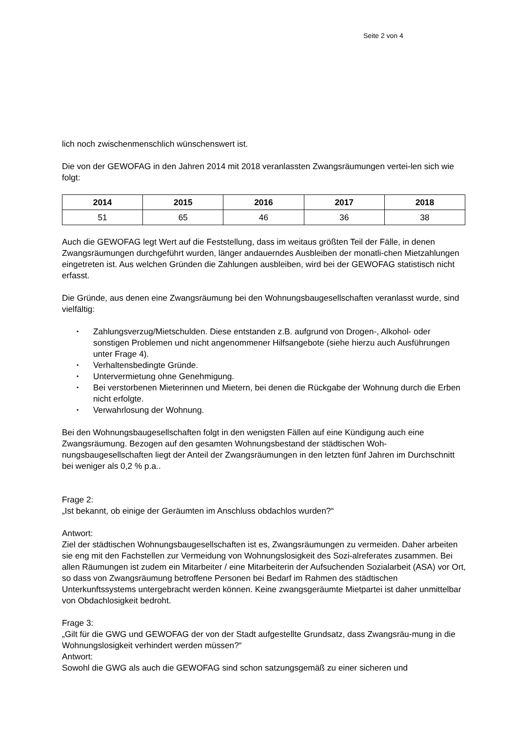Seite 2 von 4
lich noch zwischenmenschlich wünschenswert ist.
Die von der GEWOFAG in den Jahren 2014 mit 2018 veranlassten Zwangsräumungen vertei-len sich wie folgt:
| 2014 | 2015 | 2016 | 2017 | 2018 |
| --- | --- | --- | --- | --- |
| 51 | 65 | 46 | 36 | 38 |
Auch die GEWOFAG legt Wert auf die Feststellung, dass im weitaus größten Teil der Fälle, in denen Zwangsräumungen durchgeführt wurden, länger andauerndes Ausbleiben der monatli-chen Mietzahlungen eingetreten ist. Aus welchen Gründen die Zahlungen ausbleiben, wird bei der GEWOFAG statistisch nicht erfasst.
Die Gründe, aus denen eine Zwangsräumung bei den Wohnungsbaugesellschaften veranlasst wurde, sind vielfältig:
• Zahlungsverzug/Mietschulden. Diese entstanden z.B. aufgrund von Drogen-, Alkohol- oder sonstigen Problemen und nicht angenommener Hilfsangebote (siehe hierzu auch Ausführungen unter Frage 4).
• Verhaltensbedingte Gründe.
• Untervermietung ohne Genehmigung.
• Bei verstorbenen Mieterinnen und Mietern, bei denen die Rückgabe der Wohnung durch die Erben nicht erfolgte.
• Verwahrlosung der Wohnung.
Bei den Wohnungsbaugesellschaften folgt in den wenigsten Fällen auf eine Kündigung auch eine Zwangsräumung. Bezogen auf den gesamten Wohnungsbestand der städtischen Woh-nungsbaugesellschaften liegt der Anteil der Zwangsräumungen in den letzten fünf Jahren im Durchschnitt bei weniger als 0,2 % p.a..
Frage 2:
„Ist bekannt, ob einige der Geräumten im Anschluss obdachlos wurden?“
Antwort:
Ziel der städtischen Wohnungsbaugesellschaften ist es, Zwangsräumungen zu vermeiden. Daher arbeiten sie eng mit den Fachstellen zur Vermeidung von Wohnungslosigkeit des Sozi-alreferates zusammen. Bei allen Räumungen ist zudem ein Mitarbeiter / eine Mitarbeiterin der Aufsuchenden Sozialarbeit (ASA) vor Ort, so dass von Zwangsräumung betroffene Personen bei Bedarf im Rahmen des städtischen Unterkunftssystems untergebracht werden können. Keine zwangsgeräumte Mietpartei ist daher unmittelbar von Obdachlosigkeit bedroht.
Frage 3:
„Gilt für die GWG und GEWOFAG der von der Stadt aufgestellte Grundsatz, dass Zwangsräu-mung in die Wohnungslosigkeit verhindert werden müssen?“
Antwort:
Sowohl die GWG als auch die GEWOFAG sind schon satzungsgemäß zu einer sicheren und